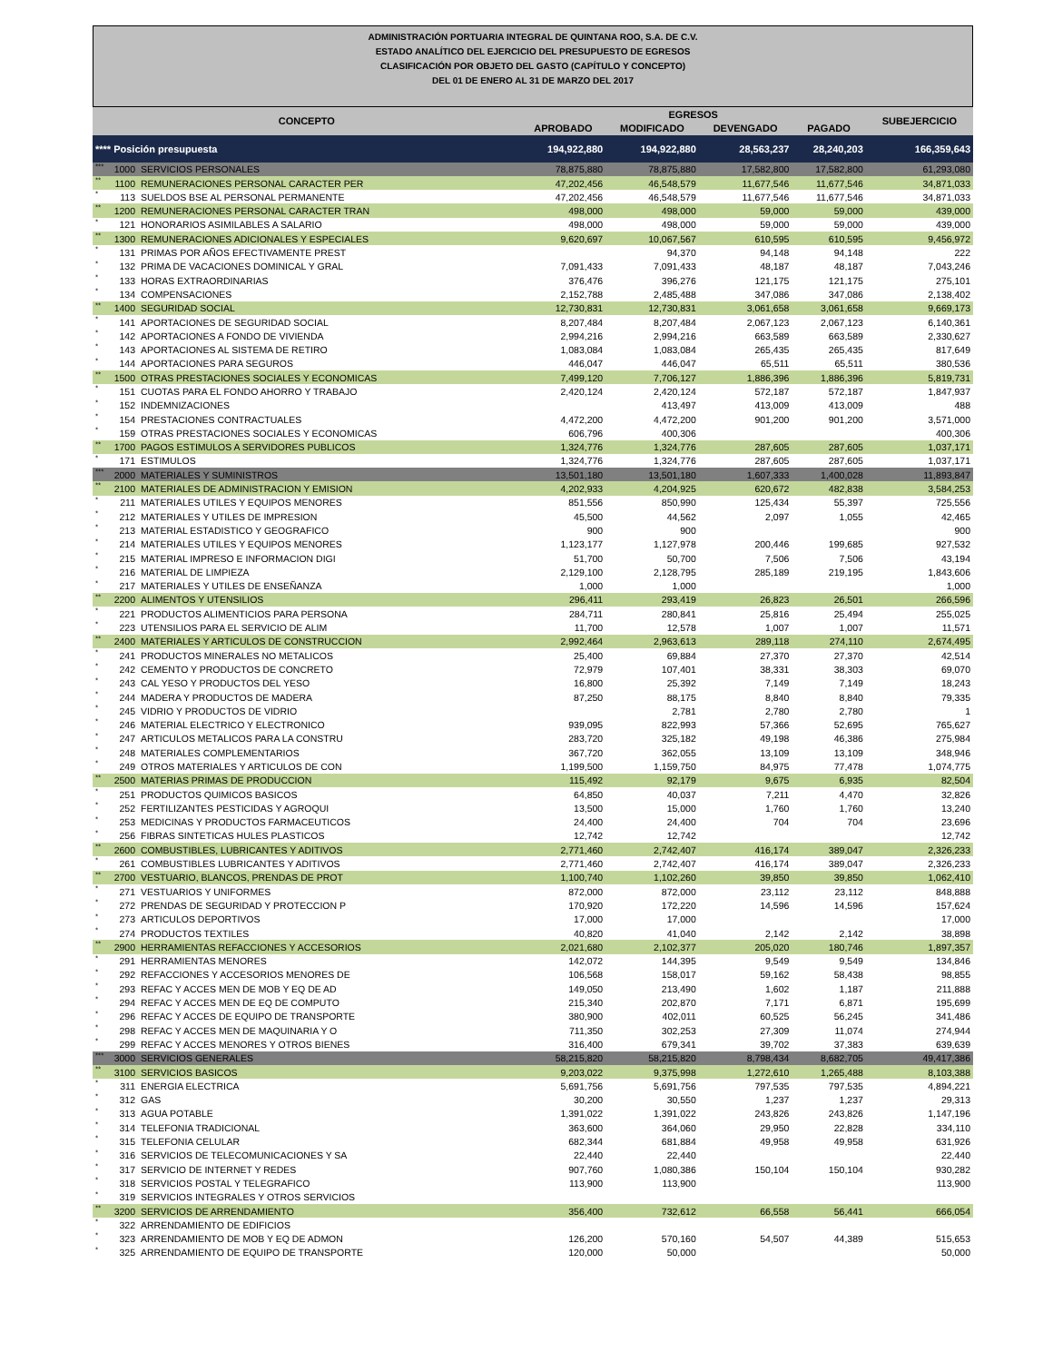ADMINISTRACIÓN PORTUARIA INTEGRAL DE QUINTANA ROO, S.A. DE C.V.
ESTADO ANALÍTICO DEL EJERCICIO DEL PRESUPUESTO DE EGRESOS
CLASIFICACIÓN POR OBJETO DEL GASTO (CAPÍTULO Y CONCEPTO)
DEL 01 DE ENERO AL 31 DE MARZO DEL 2017
| CONCEPTO | | | EGRESOS | | | | SUBEJERCICIO |
| --- | --- | --- | --- | --- | --- | --- | --- |
| | | | APROBADO | MODIFICADO | DEVENGADO | PAGADO | |
| **** Posición presupuesta | | | 194,922,880 | 194,922,880 | 28,563,237 | 28,240,203 | 166,359,643 |
| *** | 1000 | SERVICIOS PERSONALES | 78,875,880 | 78,875,880 | 17,582,800 | 17,582,800 | 61,293,080 |
| ** | 1100 | REMUNERACIONES PERSONAL CARACTER PER | 47,202,456 | 46,548,579 | 11,677,546 | 11,677,546 | 34,871,033 |
| * | 113 | SUELDOS BSE AL PERSONAL PERMANENTE | 47,202,456 | 46,548,579 | 11,677,546 | 11,677,546 | 34,871,033 |
| ** | 1200 | REMUNERACIONES PERSONAL CARACTER TRAN | 498,000 | 498,000 | 59,000 | 59,000 | 439,000 |
| * | 121 | HONORARIOS ASIMILABLES A SALARIO | 498,000 | 498,000 | 59,000 | 59,000 | 439,000 |
| ** | 1300 | REMUNERACIONES ADICIONALES Y ESPECIALES | 9,620,697 | 10,067,567 | 610,595 | 610,595 | 9,456,972 |
| * | 131 | PRIMAS POR AÑOS EFECTIVAMENTE PREST | | 94,370 | 94,148 | 94,148 | 222 |
| * | 132 | PRIMA DE VACACIONES DOMINICAL Y GRAL | 7,091,433 | 7,091,433 | 48,187 | 48,187 | 7,043,246 |
| * | 133 | HORAS EXTRAORDINARIAS | 376,476 | 396,276 | 121,175 | 121,175 | 275,101 |
| * | 134 | COMPENSACIONES | 2,152,788 | 2,485,488 | 347,086 | 347,086 | 2,138,402 |
| ** | 1400 | SEGURIDAD SOCIAL | 12,730,831 | 12,730,831 | 3,061,658 | 3,061,658 | 9,669,173 |
| * | 141 | APORTACIONES DE SEGURIDAD SOCIAL | 8,207,484 | 8,207,484 | 2,067,123 | 2,067,123 | 6,140,361 |
| * | 142 | APORTACIONES A FONDO DE VIVIENDA | 2,994,216 | 2,994,216 | 663,589 | 663,589 | 2,330,627 |
| * | 143 | APORTACIONES AL SISTEMA DE RETIRO | 1,083,084 | 1,083,084 | 265,435 | 265,435 | 817,649 |
| * | 144 | APORTACIONES PARA SEGUROS | 446,047 | 446,047 | 65,511 | 65,511 | 380,536 |
| ** | 1500 | OTRAS PRESTACIONES SOCIALES Y ECONOMICAS | 7,499,120 | 7,706,127 | 1,886,396 | 1,886,396 | 5,819,731 |
| * | 151 | CUOTAS PARA EL FONDO AHORRO Y TRABAJO | 2,420,124 | 2,420,124 | 572,187 | 572,187 | 1,847,937 |
| * | 152 | INDEMNIZACIONES | | 413,497 | 413,009 | 413,009 | 488 |
| * | 154 | PRESTACIONES CONTRACTUALES | 4,472,200 | 4,472,200 | 901,200 | 901,200 | 3,571,000 |
| * | 159 | OTRAS PRESTACIONES SOCIALES Y ECONOMICAS | 606,796 | 400,306 | | | 400,306 |
| ** | 1700 | PAGOS ESTIMULOS A SERVIDORES PUBLICOS | 1,324,776 | 1,324,776 | 287,605 | 287,605 | 1,037,171 |
| * | 171 | ESTIMULOS | 1,324,776 | 1,324,776 | 287,605 | 287,605 | 1,037,171 |
| *** | 2000 | MATERIALES Y SUMINISTROS | 13,501,180 | 13,501,180 | 1,607,333 | 1,400,028 | 11,893,847 |
| ** | 2100 | MATERIALES DE ADMINISTRACION Y EMISION | 4,202,933 | 4,204,925 | 620,672 | 482,838 | 3,584,253 |
| * | 211 | MATERIALES UTILES Y EQUIPOS MENORES | 851,556 | 850,990 | 125,434 | 55,397 | 725,556 |
| * | 212 | MATERIALES Y UTILES DE IMPRESION | 45,500 | 44,562 | 2,097 | 1,055 | 42,465 |
| * | 213 | MATERIAL ESTADISTICO Y GEOGRAFICO | 900 | 900 | | | 900 |
| * | 214 | MATERIALES UTILES Y EQUIPOS MENORES | 1,123,177 | 1,127,978 | 200,446 | 199,685 | 927,532 |
| * | 215 | MATERIAL IMPRESO E INFORMACION DIGI | 51,700 | 50,700 | 7,506 | 7,506 | 43,194 |
| * | 216 | MATERIAL DE LIMPIEZA | 2,129,100 | 2,128,795 | 285,189 | 219,195 | 1,843,606 |
| * | 217 | MATERIALES Y UTILES DE ENSEÑANZA | 1,000 | 1,000 | | | 1,000 |
| ** | 2200 | ALIMENTOS Y UTENSILIOS | 296,411 | 293,419 | 26,823 | 26,501 | 266,596 |
| * | 221 | PRODUCTOS ALIMENTICIOS PARA PERSONA | 284,711 | 280,841 | 25,816 | 25,494 | 255,025 |
| * | 223 | UTENSILIOS PARA EL SERVICIO DE ALIM | 11,700 | 12,578 | 1,007 | 1,007 | 11,571 |
| ** | 2400 | MATERIALES Y ARTICULOS DE CONSTRUCCION | 2,992,464 | 2,963,613 | 289,118 | 274,110 | 2,674,495 |
| * | 241 | PRODUCTOS MINERALES NO METALICOS | 25,400 | 69,884 | 27,370 | 27,370 | 42,514 |
| * | 242 | CEMENTO Y PRODUCTOS DE CONCRETO | 72,979 | 107,401 | 38,331 | 38,303 | 69,070 |
| * | 243 | CAL YESO Y PRODUCTOS DEL YESO | 16,800 | 25,392 | 7,149 | 7,149 | 18,243 |
| * | 244 | MADERA Y PRODUCTOS DE MADERA | 87,250 | 88,175 | 8,840 | 8,840 | 79,335 |
| * | 245 | VIDRIO Y PRODUCTOS DE VIDRIO | | 2,781 | 2,780 | 2,780 | 1 |
| * | 246 | MATERIAL ELECTRICO Y ELECTRONICO | 939,095 | 822,993 | 57,366 | 52,695 | 765,627 |
| * | 247 | ARTICULOS METALICOS PARA LA CONSTRU | 283,720 | 325,182 | 49,198 | 46,386 | 275,984 |
| * | 248 | MATERIALES COMPLEMENTARIOS | 367,720 | 362,055 | 13,109 | 13,109 | 348,946 |
| * | 249 | OTROS MATERIALES Y ARTICULOS DE CON | 1,199,500 | 1,159,750 | 84,975 | 77,478 | 1,074,775 |
| ** | 2500 | MATERIAS PRIMAS DE PRODUCCION | 115,492 | 92,179 | 9,675 | 6,935 | 82,504 |
| * | 251 | PRODUCTOS QUIMICOS BASICOS | 64,850 | 40,037 | 7,211 | 4,470 | 32,826 |
| * | 252 | FERTILIZANTES PESTICIDAS Y AGROQUI | 13,500 | 15,000 | 1,760 | 1,760 | 13,240 |
| * | 253 | MEDICINAS Y PRODUCTOS FARMACEUTICOS | 24,400 | 24,400 | 704 | 704 | 23,696 |
| * | 256 | FIBRAS SINTETICAS HULES PLASTICOS | 12,742 | 12,742 | | | 12,742 |
| ** | 2600 | COMBUSTIBLES, LUBRICANTES Y ADITIVOS | 2,771,460 | 2,742,407 | 416,174 | 389,047 | 2,326,233 |
| * | 261 | COMBUSTIBLES LUBRICANTES Y ADITIVOS | 2,771,460 | 2,742,407 | 416,174 | 389,047 | 2,326,233 |
| ** | 2700 | VESTUARIO, BLANCOS, PRENDAS DE PROT | 1,100,740 | 1,102,260 | 39,850 | 39,850 | 1,062,410 |
| * | 271 | VESTUARIOS Y UNIFORMES | 872,000 | 872,000 | 23,112 | 23,112 | 848,888 |
| * | 272 | PRENDAS DE SEGURIDAD Y PROTECCION P | 170,920 | 172,220 | 14,596 | 14,596 | 157,624 |
| * | 273 | ARTICULOS DEPORTIVOS | 17,000 | 17,000 | | | 17,000 |
| * | 274 | PRODUCTOS TEXTILES | 40,820 | 41,040 | 2,142 | 2,142 | 38,898 |
| ** | 2900 | HERRAMIENTAS REFACCIONES Y ACCESORIOS | 2,021,680 | 2,102,377 | 205,020 | 180,746 | 1,897,357 |
| * | 291 | HERRAMIENTAS MENORES | 142,072 | 144,395 | 9,549 | 9,549 | 134,846 |
| * | 292 | REFACCIONES Y ACCESORIOS MENORES DE | 106,568 | 158,017 | 59,162 | 58,438 | 98,855 |
| * | 293 | REFAC Y ACCES MEN DE MOB Y EQ DE AD | 149,050 | 213,490 | 1,602 | 1,187 | 211,888 |
| * | 294 | REFAC Y ACCES MEN DE EQ DE COMPUTO | 215,340 | 202,870 | 7,171 | 6,871 | 195,699 |
| * | 296 | REFAC Y ACCES DE EQUIPO DE TRANSPORTE | 380,900 | 402,011 | 60,525 | 56,245 | 341,486 |
| * | 298 | REFAC Y ACCES MEN DE MAQUINARIA Y O | 711,350 | 302,253 | 27,309 | 11,074 | 274,944 |
| * | 299 | REFAC Y ACCES MENORES Y OTROS BIENES | 316,400 | 679,341 | 39,702 | 37,383 | 639,639 |
| *** | 3000 | SERVICIOS GENERALES | 58,215,820 | 58,215,820 | 8,798,434 | 8,682,705 | 49,417,386 |
| ** | 3100 | SERVICIOS BASICOS | 9,203,022 | 9,375,998 | 1,272,610 | 1,265,488 | 8,103,388 |
| * | 311 | ENERGIA ELECTRICA | 5,691,756 | 5,691,756 | 797,535 | 797,535 | 4,894,221 |
| * | 312 | GAS | 30,200 | 30,550 | 1,237 | 1,237 | 29,313 |
| * | 313 | AGUA POTABLE | 1,391,022 | 1,391,022 | 243,826 | 243,826 | 1,147,196 |
| * | 314 | TELEFONIA TRADICIONAL | 363,600 | 364,060 | 29,950 | 22,828 | 334,110 |
| * | 315 | TELEFONIA CELULAR | 682,344 | 681,884 | 49,958 | 49,958 | 631,926 |
| * | 316 | SERVICIOS DE TELECOMUNICACIONES Y SA | 22,440 | 22,440 | | | 22,440 |
| * | 317 | SERVICIO DE INTERNET Y REDES | 907,760 | 1,080,386 | 150,104 | 150,104 | 930,282 |
| * | 318 | SERVICIOS POSTAL Y TELEGRAFICO | 113,900 | 113,900 | | | 113,900 |
| * | 319 | SERVICIOS INTEGRALES Y OTROS SERVICIOS | | | | | |
| ** | 3200 | SERVICIOS DE ARRENDAMIENTO | 356,400 | 732,612 | 66,558 | 56,441 | 666,054 |
| * | 322 | ARRENDAMIENTO DE EDIFICIOS | | | | | |
| * | 323 | ARRENDAMIENTO DE MOB Y EQ DE ADMON | 126,200 | 570,160 | 54,507 | 44,389 | 515,653 |
| * | 325 | ARRENDAMIENTO DE EQUIPO DE TRANSPORTE | 120,000 | 50,000 | | | 50,000 |